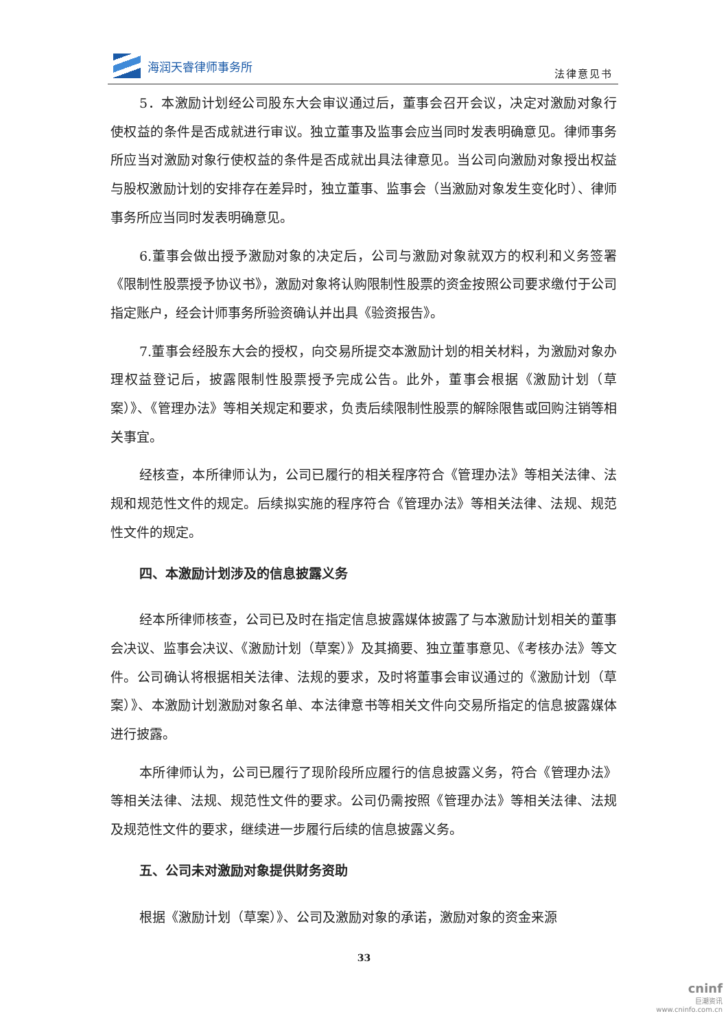海润天睿律师事务所
法律意见书
5．本激励计划经公司股东大会审议通过后，董事会召开会议，决定对激励对象行使权益的条件是否成就进行审议。独立董事及监事会应当同时发表明确意见。律师事务所应当对激励对象行使权益的条件是否成就出具法律意见。当公司向激励对象授出权益与股权激励计划的安排存在差异时，独立董事、监事会（当激励对象发生变化时）、律师事务所应当同时发表明确意见。
6.董事会做出授予激励对象的决定后，公司与激励对象就双方的权利和义务签署《限制性股票授予协议书》，激励对象将认购限制性股票的资金按照公司要求缴付于公司指定账户，经会计师事务所验资确认并出具《验资报告》。
7.董事会经股东大会的授权，向交易所提交本激励计划的相关材料，为激励对象办理权益登记后，披露限制性股票授予完成公告。此外，董事会根据《激励计划（草案）》、《管理办法》等相关规定和要求，负责后续限制性股票的解除限售或回购注销等相关事宜。
经核查，本所律师认为，公司已履行的相关程序符合《管理办法》等相关法律、法规和规范性文件的规定。后续拟实施的程序符合《管理办法》等相关法律、法规、规范性文件的规定。
四、本激励计划涉及的信息披露义务
经本所律师核查，公司已及时在指定信息披露媒体披露了与本激励计划相关的董事会决议、监事会决议、《激励计划（草案）》及其摘要、独立董事意见、《考核办法》等文件。公司确认将根据相关法律、法规的要求，及时将董事会审议通过的《激励计划（草案）》、本激励计划激励对象名单、本法律意书等相关文件向交易所指定的信息披露媒体进行披露。
本所律师认为，公司已履行了现阶段所应履行的信息披露义务，符合《管理办法》等相关法律、法规、规范性文件的要求。公司仍需按照《管理办法》等相关法律、法规及规范性文件的要求，继续进一步履行后续的信息披露义务。
五、公司未对激励对象提供财务资助
根据《激励计划（草案）》、公司及激励对象的承诺，激励对象的资金来源
33
cninf
巨潮资讯
www.cninfo.com.cn